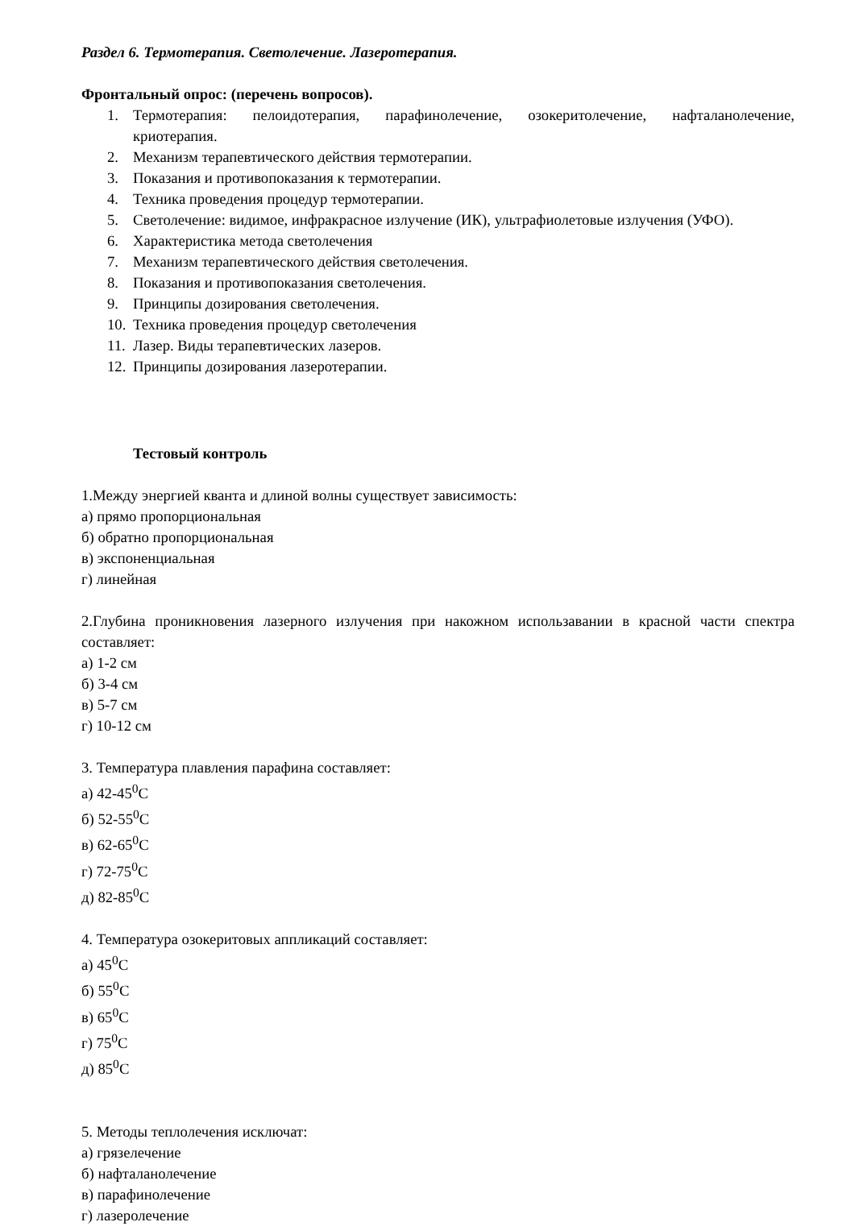Раздел 6. Термотерапия. Светолечение. Лазеротерапия.
Фронтальный опрос: (перечень вопросов).
1. Термотерапия: пелоидотерапия, парафинолечение, озокеритолечение, нафталанолечение, криотерапия.
2. Механизм терапевтического действия термотерапии.
3. Показания и противопоказания к термотерапии.
4. Техника проведения процедур термотерапии.
5. Светолечение: видимое, инфракрасное излучение (ИК), ультрафиолетовые излучения (УФО).
6. Характеристика метода светолечения
7. Механизм терапевтического действия светолечения.
8. Показания и противопоказания светолечения.
9. Принципы дозирования светолечения.
10. Техника проведения процедур светолечения
11. Лазер. Виды терапевтических лазеров.
12. Принципы дозирования лазеротерапии.
Тестовый контроль
1.Между энергией кванта и длиной волны существует зависимость:
а) прямо пропорциональная
б) обратно пропорциональная
в) экспоненциальная
г) линейная
2.Глубина проникновения лазерного излучения при накожном использавании в красной части спектра составляет:
а) 1-2 см
б) 3-4 см
в) 5-7 см
г) 10-12 см
3. Температура плавления парафина составляет:
а) 42-45<sup>0</sup>С
б) 52-55<sup>0</sup>С
в) 62-65<sup>0</sup>С
г) 72-75<sup>0</sup>С
д) 82-85<sup>0</sup>С
4. Температура озокеритовых аппликаций составляет:
а) 45<sup>0</sup>С
б) 55<sup>0</sup>С
в) 65<sup>0</sup>С
г) 75<sup>0</sup>С
д) 85<sup>0</sup>С
5. Методы теплолечения исключат:
а) грязелечение
б) нафталанолечение
в) парафинолечение
г) лазеролечение